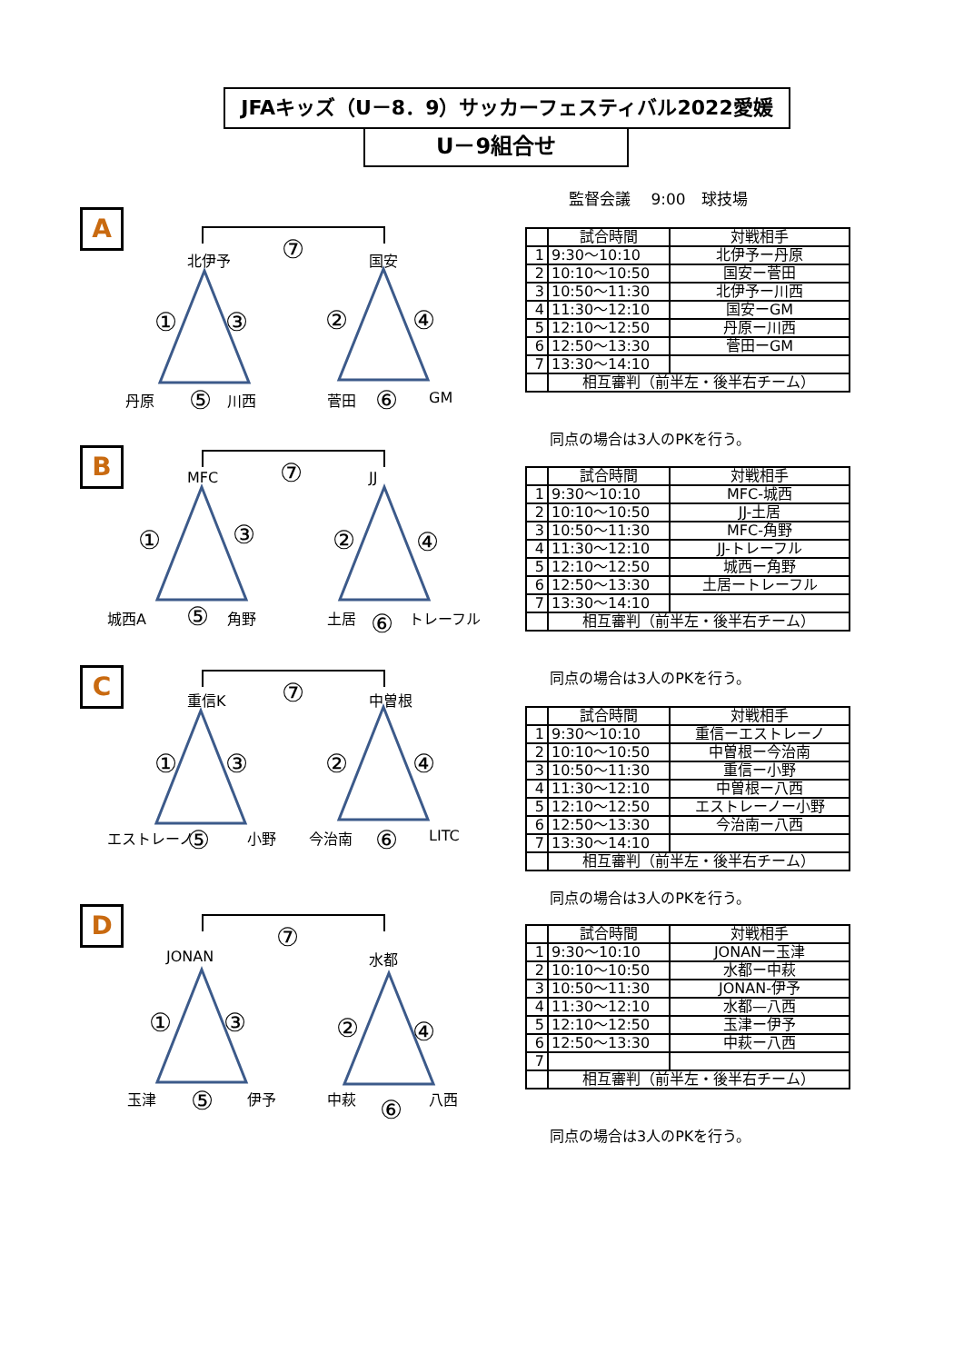JFAキッズ（U－8．9）サッカーフェスティバル2022愛媛
U－9組合せ
監督会議　 9:00　球技場
A
北伊予 ⑦ 国安
① ③ ② ④
丹原 ⑤ 川西 菅田 ⑥ GM
B
MFC ⑦ JJ
① ③ ② ④
城西A ⑤ 角野 土居 ⑥ トレーフル
C
重信K ⑦ 中曽根
① ③ ② ④
エストレーノ ⑤ 小野 今治南 ⑥ LITC
D
JONAN
⑦
水都
① ③ ② ④
玉津 ⑤ 伊予 中萩 ⑥ 八西
| | 試合時間 | 対戦相手 |
| 1 | 9:30～10:10 | 北伊予ー丹原 |
| 2 | 10:10～10:50 | 国安ー菅田 |
| 3 | 10:50～11:30 | 北伊予ー川西 |
| 4 | 11:30～12:10 | 国安ーGM |
| 5 | 12:10～12:50 | 丹原ー川西 |
| 6 | 12:50～13:30 | 菅田ーGM |
| 7 | 13:30～14:10 | |
| | 相互審判（前半左・後半右チーム） | |
同点の場合は3人のPKを行う。
| | 試合時間 | 対戦相手 |
| 1 | 9:30～10:10 | MFC-城西 |
| 2 | 10:10～10:50 | JJ-土居 |
| 3 | 10:50～11:30 | MFC-角野 |
| 4 | 11:30～12:10 | JJ-トレーフル |
| 5 | 12:10～12:50 | 城西ー角野 |
| 6 | 12:50～13:30 | 土居ートレーフル |
| 7 | 13:30～14:10 | |
| | 相互審判（前半左・後半右チーム） | |
同点の場合は3人のPKを行う。
| | 試合時間 | 対戦相手 |
| 1 | 9:30～10:10 | 重信ーエストレーノ |
| 2 | 10:10～10:50 | 中曽根ー今治南 |
| 3 | 10:50～11:30 | 重信ー小野 |
| 4 | 11:30～12:10 | 中曽根ー八西 |
| 5 | 12:10～12:50 | エストレーノー小野 |
| 6 | 12:50～13:30 | 今治南ー八西 |
| 7 | 13:30～14:10 | |
| | 相互審判（前半左・後半右チーム） | |
同点の場合は3人のPKを行う。
| | 試合時間 | 対戦相手 |
| 1 | 9:30～10:10 | JONANー玉津 |
| 2 | 10:10～10:50 | 水都ー中萩 |
| 3 | 10:50～11:30 | JONAN-伊予 |
| 4 | 11:30～12:10 | 水都—八西 |
| 5 | 12:10～12:50 | 玉津ー伊予 |
| 6 | 12:50～13:30 | 中萩ー八西 |
| 7 | | |
| | 相互審判（前半左・後半右チーム） | |
同点の場合は3人のPKを行う。